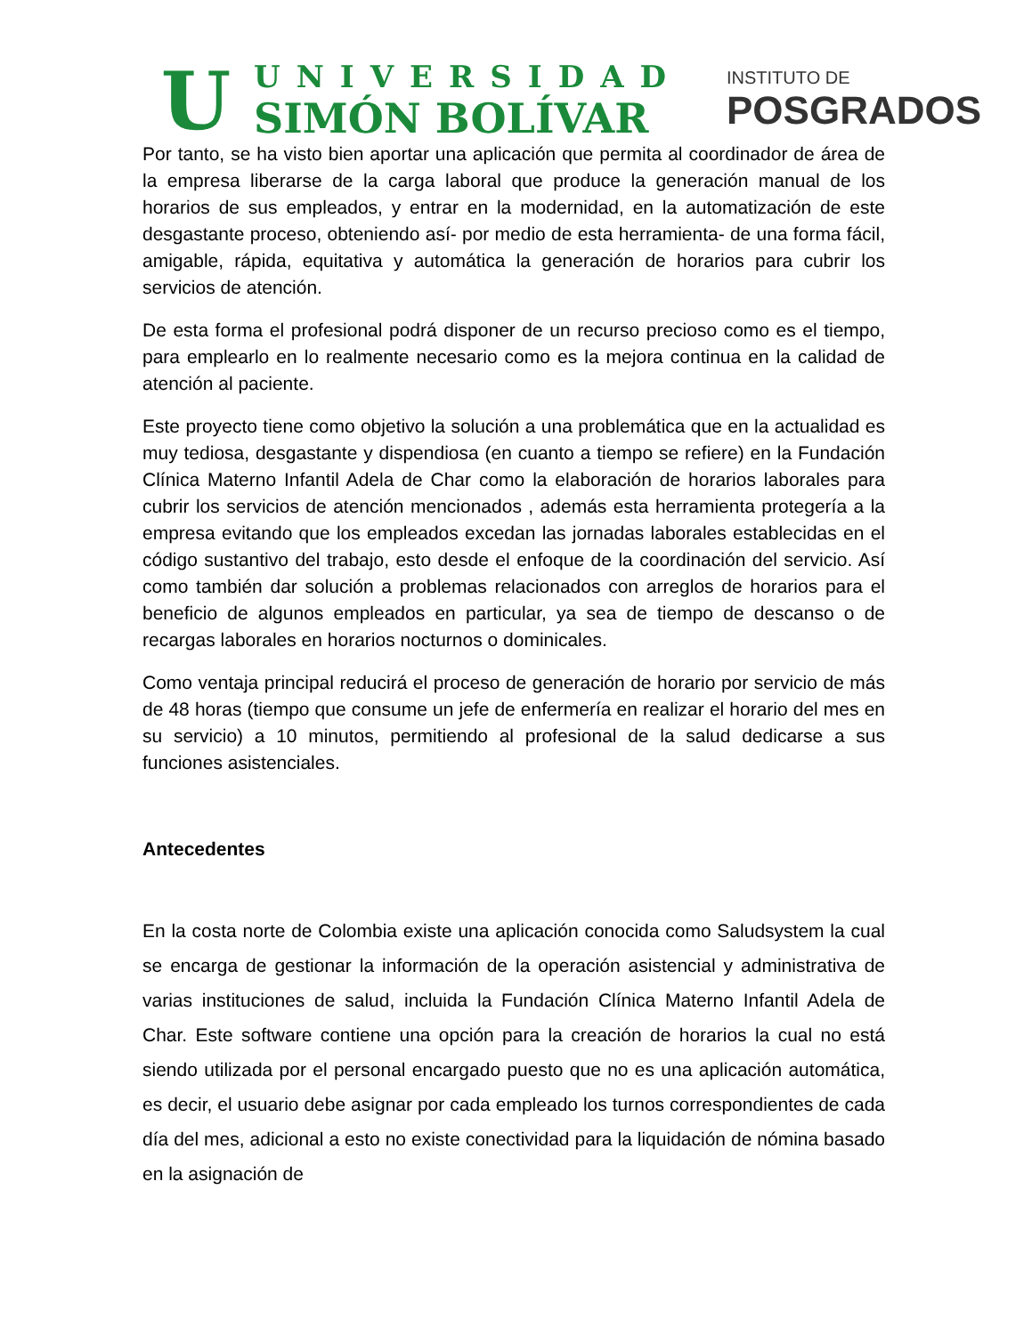U
UNIVERSIDAD
SIMÓN BOLÍVAR
INSTITUTO DE
POSGRADOS
Por tanto, se ha visto bien aportar una aplicación que permita al coordinador de área de la empresa liberarse de la carga laboral que produce la generación manual de los horarios de sus empleados, y entrar en la modernidad, en la automatización de este desgastante proceso, obteniendo así- por medio de esta herramienta- de una forma fácil, amigable, rápida, equitativa y automática la generación de horarios para cubrir los servicios de atención.
De esta forma el profesional podrá disponer de un recurso precioso como es el tiempo, para emplearlo en lo realmente necesario como es la mejora continua en la calidad de atención al paciente.
Este proyecto tiene como objetivo la solución a una problemática que en la actualidad es muy tediosa, desgastante y dispendiosa (en cuanto a tiempo se refiere) en la Fundación Clínica Materno Infantil Adela de Char como la elaboración de horarios laborales para cubrir los servicios de atención mencionados , además esta herramienta protegería a la empresa evitando que los empleados excedan las jornadas laborales establecidas en el código sustantivo del trabajo, esto desde el enfoque de la coordinación del servicio. Así como también dar solución a problemas relacionados con arreglos de horarios para el beneficio de algunos empleados en particular, ya sea de tiempo de descanso o de recargas laborales en horarios nocturnos o dominicales.
Como ventaja principal reducirá el proceso de generación de horario por servicio de más de 48 horas (tiempo que consume un jefe de enfermería en realizar el horario del mes en su servicio) a 10 minutos, permitiendo al profesional de la salud dedicarse a sus funciones asistenciales.
Antecedentes
En la costa norte de Colombia existe una aplicación conocida como Saludsystem la cual se encarga de gestionar la información de la operación asistencial y administrativa de varias instituciones de salud, incluida la Fundación Clínica Materno Infantil Adela de Char. Este software contiene una opción para la creación de horarios la cual no está siendo utilizada por el personal encargado puesto que no es una aplicación automática, es decir, el usuario debe asignar por cada empleado los turnos correspondientes de cada día del mes, adicional a esto no existe conectividad para la liquidación de nómina basado en la asignación de